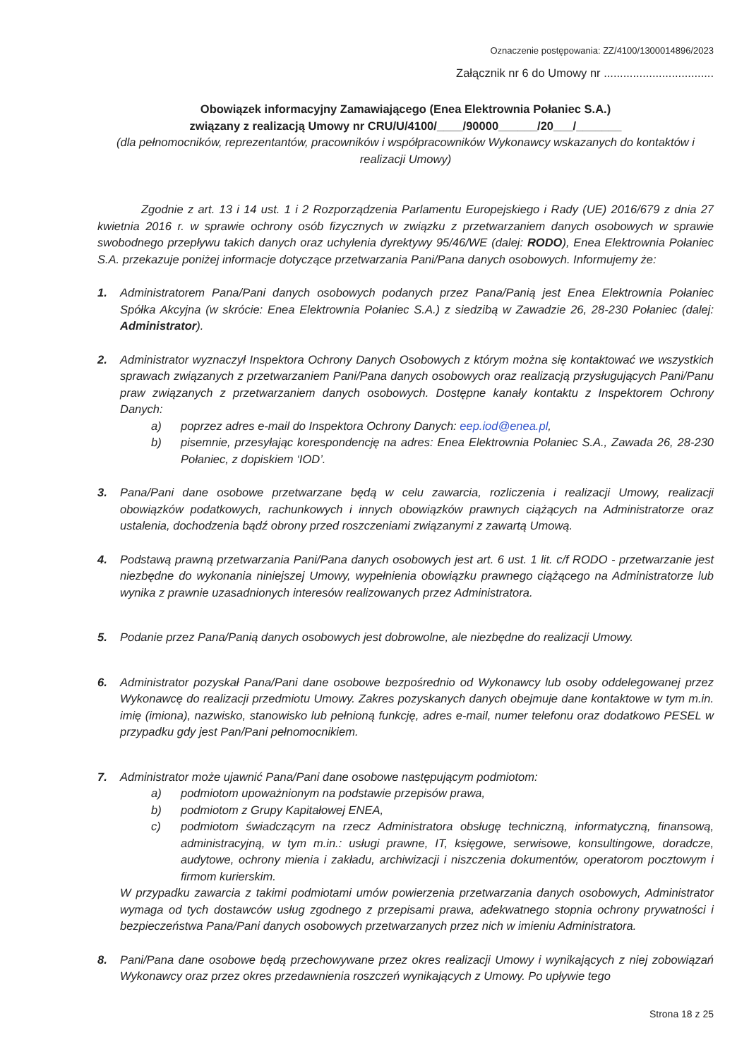Oznaczenie postępowania: ZZ/4100/1300014896/2023
Załącznik nr 6 do Umowy nr ..................................
Obowiązek informacyjny Zamawiającego (Enea Elektrownia Połaniec S.A.)
związany z realizacją Umowy nr CRU/U/4100/____/90000______/20___/_______
(dla pełnomocników, reprezentantów, pracowników i współpracowników Wykonawcy wskazanych do kontaktów i realizacji Umowy)
Zgodnie z art. 13 i 14 ust. 1 i 2 Rozporządzenia Parlamentu Europejskiego i Rady (UE) 2016/679 z dnia 27 kwietnia 2016 r. w sprawie ochrony osób fizycznych w związku z przetwarzaniem danych osobowych w sprawie swobodnego przepływu takich danych oraz uchylenia dyrektywy 95/46/WE (dalej: RODO), Enea Elektrownia Połaniec S.A. przekazuje poniżej informacje dotyczące przetwarzania Pani/Pana danych osobowych. Informujemy że:
1. Administratorem Pana/Pani danych osobowych podanych przez Pana/Panią jest Enea Elektrownia Połaniec Spółka Akcyjna (w skrócie: Enea Elektrownia Połaniec S.A.) z siedzibą w Zawadzie 26, 28-230 Połaniec (dalej: Administrator).
2. Administrator wyznaczył Inspektora Ochrony Danych Osobowych z którym można się kontaktować we wszystkich sprawach związanych z przetwarzaniem Pani/Pana danych osobowych oraz realizacją przysługujących Pani/Panu praw związanych z przetwarzaniem danych osobowych. Dostępne kanały kontaktu z Inspektorem Ochrony Danych:
a) poprzez adres e-mail do Inspektora Ochrony Danych: eep.iod@enea.pl,
b) pisemnie, przesyłając korespondencję na adres: Enea Elektrownia Połaniec S.A., Zawada 26, 28-230 Połaniec, z dopiskiem ‘IOD’.
3. Pana/Pani dane osobowe przetwarzane będą w celu zawarcia, rozliczenia i realizacji Umowy, realizacji obowiązków podatkowych, rachunkowych i innych obowiązków prawnych ciążących na Administratorze oraz ustalenia, dochodzenia bądź obrony przed roszczeniami związanymi z zawartą Umową.
4. Podstawą prawną przetwarzania Pani/Pana danych osobowych jest art. 6 ust. 1 lit. c/f RODO - przetwarzanie jest niezbędne do wykonania niniejszej Umowy, wypełnienia obowiązku prawnego ciążącego na Administratorze lub wynika z prawnie uzasadnionych interesów realizowanych przez Administratora.
5. Podanie przez Pana/Panią danych osobowych jest dobrowolne, ale niezbędne do realizacji Umowy.
6. Administrator pozyskał Pana/Pani dane osobowe bezpośrednio od Wykonawcy lub osoby oddelegowanej przez Wykonawcę do realizacji przedmiotu Umowy. Zakres pozyskanych danych obejmuje dane kontaktowe w tym m.in. imię (imiona), nazwisko, stanowisko lub pełnioną funkcję, adres e-mail, numer telefonu oraz dodatkowo PESEL w przypadku gdy jest Pan/Pani pełnomocnikiem.
7. Administrator może ujawnić Pana/Pani dane osobowe następującym podmiotom:
a) podmiotom upoważnionym na podstawie przepisów prawa,
b) podmiotom z Grupy Kapitałowej ENEA,
c) podmiotom świadczącym na rzecz Administratora obsługę techniczną, informatyczną, finansową, administracyjną, w tym m.in.: usługi prawne, IT, księgowe, serwisowe, konsultingowe, doradcze, audytowe, ochrony mienia i zakładu, archiwizacji i niszczenia dokumentów, operatorom pocztowym i firmom kurierskim.
W przypadku zawarcia z takimi podmiotami umów powierzenia przetwarzania danych osobowych, Administrator wymaga od tych dostawców usług zgodnego z przepisami prawa, adekwatnego stopnia ochrony prywatności i bezpieczeństwa Pana/Pani danych osobowych przetwarzanych przez nich w imieniu Administratora.
8. Pani/Pana dane osobowe będą przechowywane przez okres realizacji Umowy i wynikających z niej zobowiązań Wykonawcy oraz przez okres przedawnienia roszczeń wynikających z Umowy. Po upływie tego
Strona 18 z 25